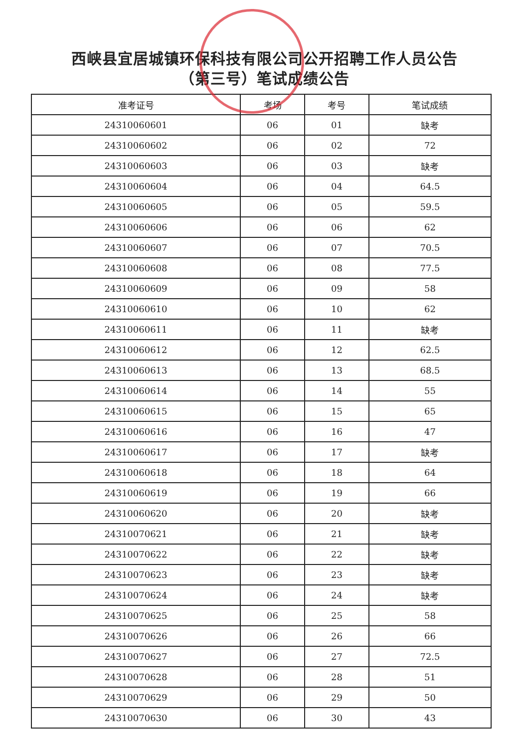西峡县宜居城镇环保科技有限公司公开招聘工作人员公告
（第三号）笔试成绩公告
| 准考证号 | 考场 | 考号 | 笔试成绩 |
| --- | --- | --- | --- |
| 24310060601 | 06 | 01 | 缺考 |
| 24310060602 | 06 | 02 | 72 |
| 24310060603 | 06 | 03 | 缺考 |
| 24310060604 | 06 | 04 | 64.5 |
| 24310060605 | 06 | 05 | 59.5 |
| 24310060606 | 06 | 06 | 62 |
| 24310060607 | 06 | 07 | 70.5 |
| 24310060608 | 06 | 08 | 77.5 |
| 24310060609 | 06 | 09 | 58 |
| 24310060610 | 06 | 10 | 62 |
| 24310060611 | 06 | 11 | 缺考 |
| 24310060612 | 06 | 12 | 62.5 |
| 24310060613 | 06 | 13 | 68.5 |
| 24310060614 | 06 | 14 | 55 |
| 24310060615 | 06 | 15 | 65 |
| 24310060616 | 06 | 16 | 47 |
| 24310060617 | 06 | 17 | 缺考 |
| 24310060618 | 06 | 18 | 64 |
| 24310060619 | 06 | 19 | 66 |
| 24310060620 | 06 | 20 | 缺考 |
| 24310070621 | 06 | 21 | 缺考 |
| 24310070622 | 06 | 22 | 缺考 |
| 24310070623 | 06 | 23 | 缺考 |
| 24310070624 | 06 | 24 | 缺考 |
| 24310070625 | 06 | 25 | 58 |
| 24310070626 | 06 | 26 | 66 |
| 24310070627 | 06 | 27 | 72.5 |
| 24310070628 | 06 | 28 | 51 |
| 24310070629 | 06 | 29 | 50 |
| 24310070630 | 06 | 30 | 43 |